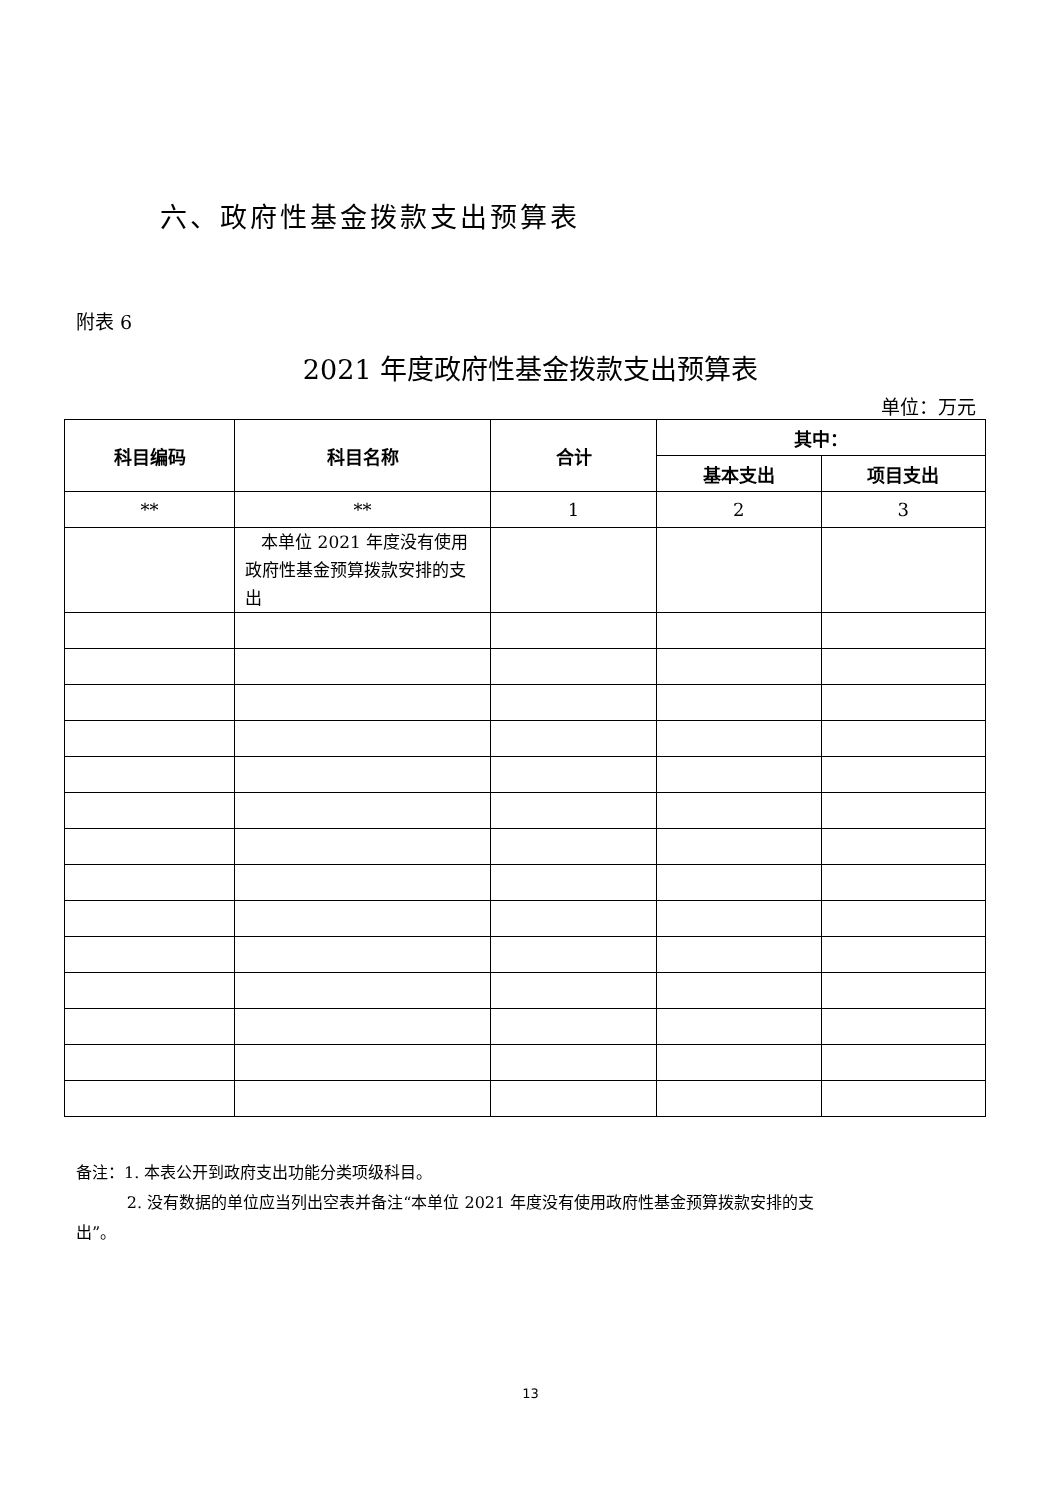六、政府性基金拨款支出预算表
附表 6
2021 年度政府性基金拨款支出预算表
单位：万元
| 科目编码 | 科目名称 | 合计 | 其中： | |
| --- | --- | --- | --- | --- |
| | | | 基本支出 | 项目支出 |
| ** | ** | 1 | 2 | 3 |
| | 本单位 2021 年度没有使用政府性基金预算拨款安排的支出 | | | |
备注：1. 本表公开到政府支出功能分类项级科目。
2. 没有数据的单位应当列出空表并备注“本单位 2021 年度没有使用政府性基金预算拨款安排的支出”。
13